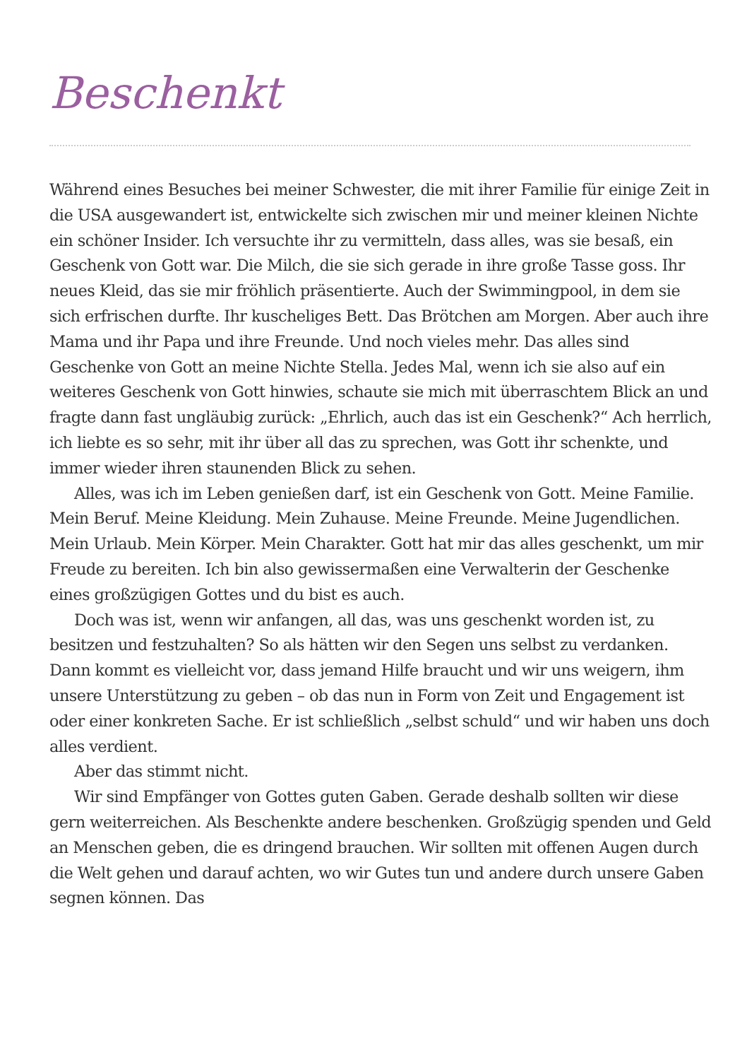Beschenkt
Während eines Besuches bei meiner Schwester, die mit ihrer Familie für einige Zeit in die USA ausgewandert ist, entwickelte sich zwischen mir und meiner kleinen Nichte ein schöner Insider. Ich versuchte ihr zu vermitteln, dass alles, was sie besaß, ein Geschenk von Gott war. Die Milch, die sie sich gerade in ihre große Tasse goss. Ihr neues Kleid, das sie mir fröhlich präsentierte. Auch der Swimmingpool, in dem sie sich erfrischen durfte. Ihr kuscheliges Bett. Das Brötchen am Morgen. Aber auch ihre Mama und ihr Papa und ihre Freunde. Und noch vieles mehr. Das alles sind Geschenke von Gott an meine Nichte Stella. Jedes Mal, wenn ich sie also auf ein weiteres Geschenk von Gott hinwies, schaute sie mich mit überraschtem Blick an und fragte dann fast ungläubig zurück: „Ehrlich, auch das ist ein Geschenk?“ Ach herrlich, ich liebte es so sehr, mit ihr über all das zu sprechen, was Gott ihr schenkte, und immer wieder ihren staunenden Blick zu sehen.
Alles, was ich im Leben genießen darf, ist ein Geschenk von Gott. Meine Familie. Mein Beruf. Meine Kleidung. Mein Zuhause. Meine Freunde. Meine Jugendlichen. Mein Urlaub. Mein Körper. Mein Charakter. Gott hat mir das alles geschenkt, um mir Freude zu bereiten. Ich bin also gewissermaßen eine Verwalterin der Geschenke eines großzügigen Gottes und du bist es auch.
Doch was ist, wenn wir anfangen, all das, was uns geschenkt worden ist, zu besitzen und festzuhalten? So als hätten wir den Segen uns selbst zu verdanken. Dann kommt es vielleicht vor, dass jemand Hilfe braucht und wir uns weigern, ihm unsere Unterstützung zu geben – ob das nun in Form von Zeit und Engagement ist oder einer konkreten Sache. Er ist schließlich „selbst schuld“ und wir haben uns doch alles verdient.
Aber das stimmt nicht.
Wir sind Empfänger von Gottes guten Gaben. Gerade deshalb sollten wir diese gern weiterreichen. Als Beschenkte andere beschenken. Großzügig spenden und Geld an Menschen geben, die es dringend brauchen. Wir sollten mit offenen Augen durch die Welt gehen und darauf achten, wo wir Gutes tun und andere durch unsere Gaben segnen können. Das